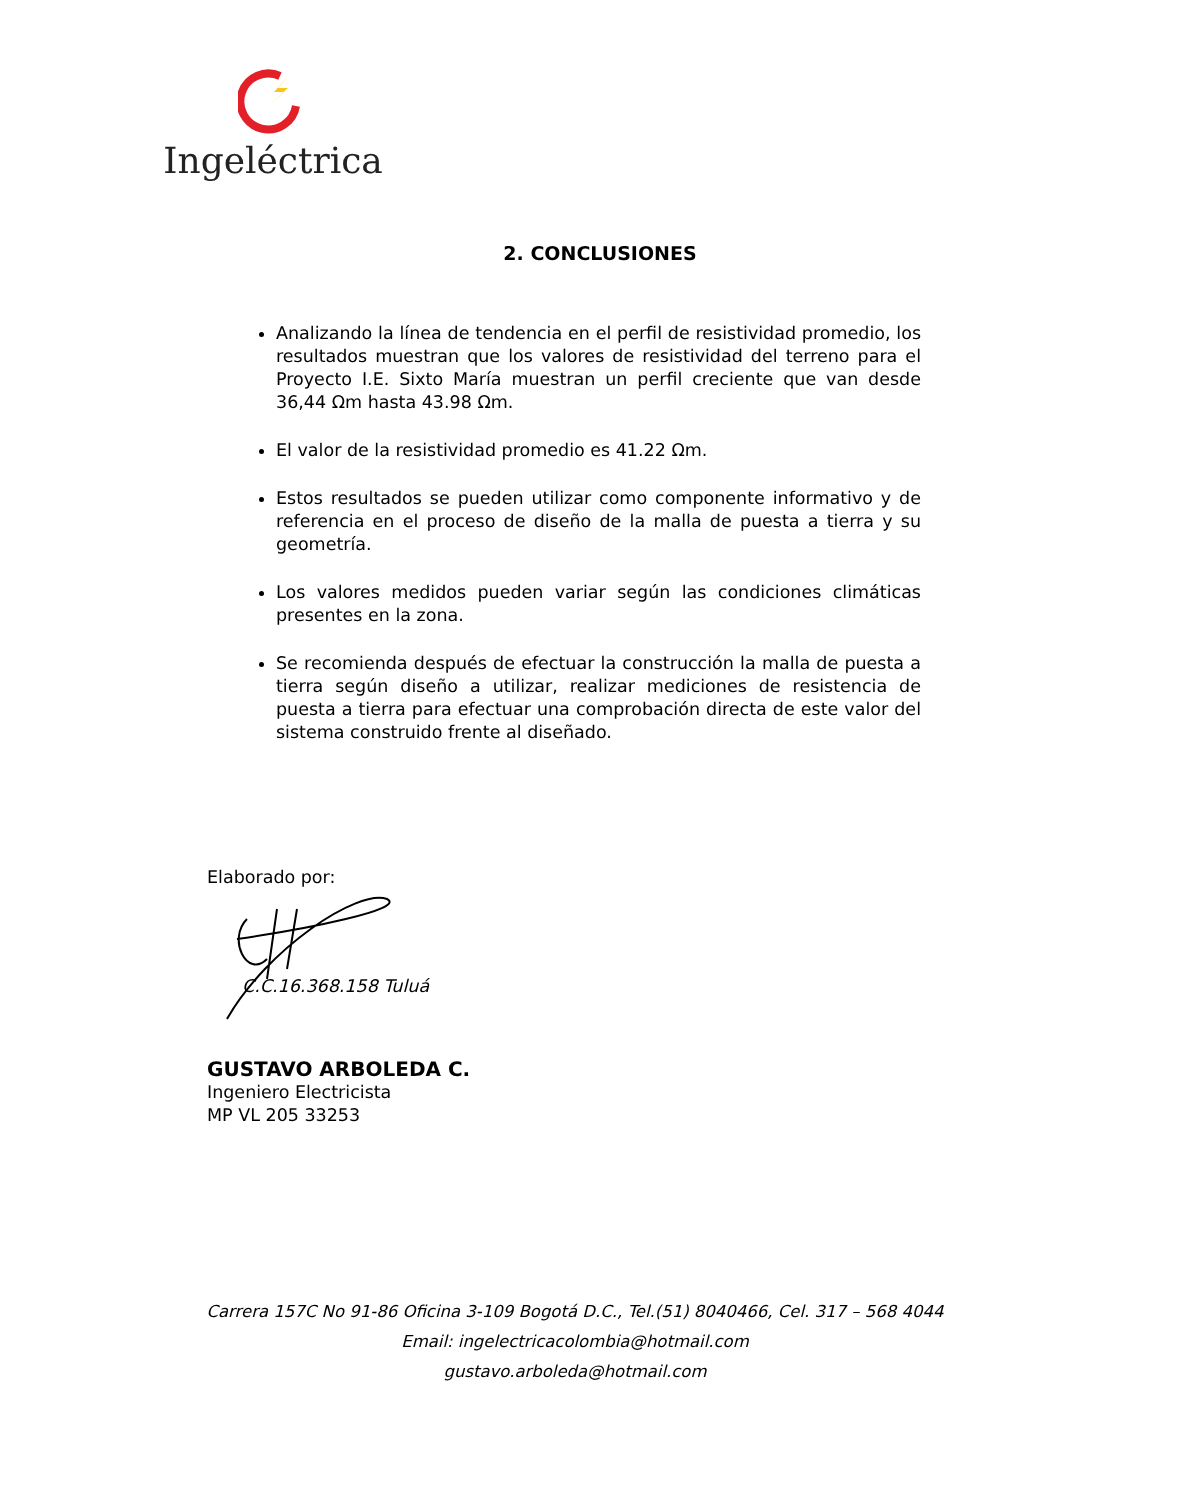Ingeléctrica
2. CONCLUSIONES
Analizando la línea de tendencia en el perfil de resistividad promedio, los resultados muestran que los valores de resistividad del terreno para el Proyecto I.E. Sixto María muestran un perfil creciente que van desde 36,44 Ωm hasta 43.98 Ωm.
El valor de la resistividad promedio es 41.22 Ωm.
Estos resultados se pueden utilizar como componente informativo y de referencia en el proceso de diseño de la malla de puesta a tierra y su geometría.
Los valores medidos pueden variar según las condiciones climáticas presentes en la zona.
Se recomienda después de efectuar la construcción la malla de puesta a tierra según diseño a utilizar, realizar mediciones de resistencia de puesta a tierra para efectuar una comprobación directa de este valor del sistema construido frente al diseñado.
Elaborado por:
C.C.16.368.158 Tuluá
GUSTAVO ARBOLEDA C.
Ingeniero Electricista
MP VL 205 33253
Carrera 157C No 91-86 Oficina 3-109 Bogotá D.C., Tel.(51) 8040466, Cel. 317 – 568 4044
Email: ingelectricacolombia@hotmail.com
gustavo.arboleda@hotmail.com